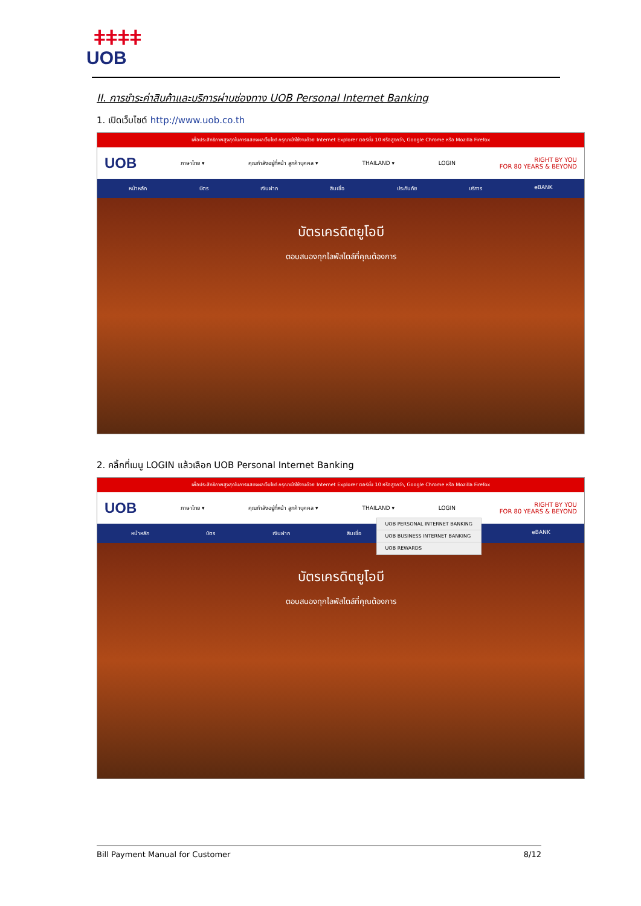ǂǂǂǂ
UOB
II. การชำระค่าสินค้าและบริการผ่านช่องทาง UOB Personal Internet Banking
1. เปิดเว็บไซต์ http://www.uob.co.th
เพื่อประสิทธิภาพสูงสุดในการแสดงผลเว็บไซต์ กรุณาเข้าใช้งานด้วย Internet Explorer เวอร์ชั่น 10 หรือสูงกว่า, Google Chrome หรือ Mozilla Firefox
UOB ภาษาไทย ▾ คุณกำลังอยู่ที่หน้า ลูกค้าบุคคล ▾ THAILAND ▾ LOGIN RIGHT BY YOU
FOR 80 YEARS & BEYOND
หน้าหลัก บัตร เงินฝาก สินเชื่อ ประกันภัย บริการ eBANK
บัตรเครดิตยูโอบี
ตอบสนองทุกไลฟ์สไตล์ที่คุณต้องการ
2. คลิ้กที่เมนู LOGIN แล้วเลือก UOB Personal Internet Banking
เพื่อประสิทธิภาพสูงสุดในการแสดงผลเว็บไซต์ กรุณาเข้าใช้งานด้วย Internet Explorer เวอร์ชั่น 10 หรือสูงกว่า, Google Chrome หรือ Mozilla Firefox
UOB ภาษาไทย ▾ คุณกำลังอยู่ที่หน้า ลูกค้าบุคคล ▾ THAILAND ▾ LOGIN RIGHT BY YOU
FOR 80 YEARS & BEYOND
UOB PERSONAL INTERNET BANKING
UOB BUSINESS INTERNET BANKING
UOB REWARDS
หน้าหลัก บัตร เงินฝาก สินเชื่อ eBANK
บัตรเครดิตยูโอบี
ตอบสนองทุกไลฟ์สไตล์ที่คุณต้องการ
Bill Payment Manual for Customer 8/12